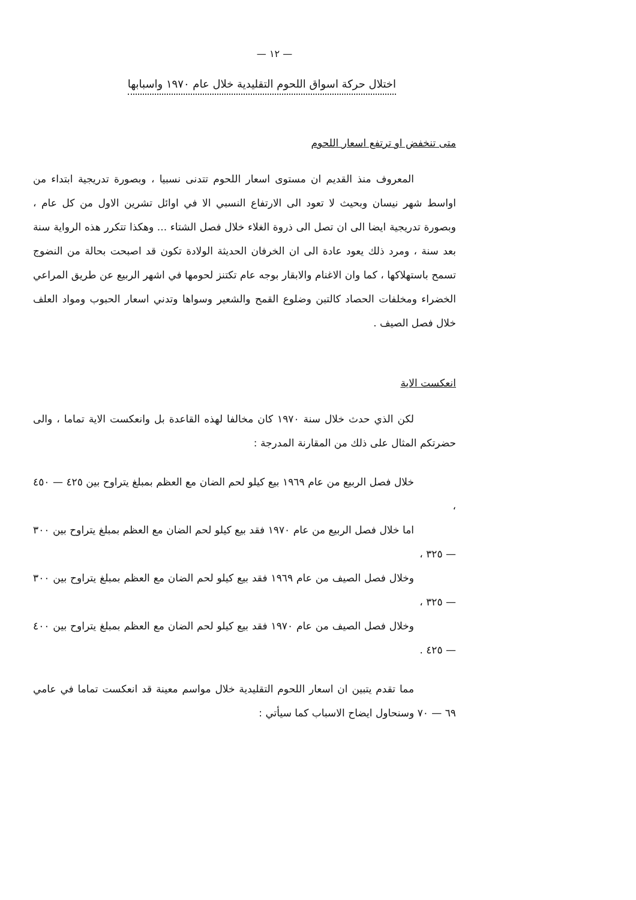— ١٢ —
اختلال حركة اسواق اللحوم التقليدية خلال عام ١٩٧٠ واسبابها
متى تنخفض او ترتفع اسعار اللحوم
المعروف منذ القديم ان مستوى اسعار اللحوم تتدنى نسبيا ، وبصورة تدريجية ابتداء من اواسط شهر نيسان وبحيث لا تعود الى الارتفاع النسبي الا في اوائل تشرين الاول من كل عام ، وبصورة تدريجية ايضا الى ان تصل الى ذروة الغلاء خلال فصل الشتاء ... وهكذا تتكرر هذه الرواية سنة بعد سنة ، ومرد ذلك يعود عادة الى ان الخرفان الحديثة الولادة تكون قد اصبحت بحالة من النضوج تسمح باستهلاكها ، كما وان الاغنام والابقار بوجه عام تكتنز لحومها في اشهر الربيع عن طريق المراعي الخضراء ومخلفات الحصاد كالتبن وضلوع القمح والشعير وسواها وتدني اسعار الحبوب ومواد العلف خلال فصل الصيف .
انعكست الاية
لكن الذي حدث خلال سنة ١٩٧٠ كان مخالفا لهذه القاعدة بل وانعكست الاية تماما ، والى حضرتكم المثال على ذلك من المقارنة المدرجة :
خلال فصل الربيع من عام ١٩٦٩ بيع كيلو لحم الضان مع العظم بمبلغ يتراوح بين ٤٢٥ — ٤٥٠ ،
اما خلال فصل الربيع من عام ١٩٧٠ فقد بيع كيلو لحم الضان مع العظم بمبلغ يتراوح بين ٣٠٠ — ٣٢٥ ،
وخلال فصل الصيف من عام ١٩٦٩ فقد بيع كيلو لحم الضان مع العظم بمبلغ يتراوح بين ٣٠٠ — ٣٢٥ ،
وخلال فصل الصيف من عام ١٩٧٠ فقد بيع كيلو لحم الضان مع العظم بمبلغ يتراوح بين ٤٠٠ — ٤٢٥ .
مما تقدم يتبين ان اسعار اللحوم التقليدية خلال مواسم معينة قد انعكست تماما في عامي ٦٩ — ٧٠ وسنحاول ايضاح الاسباب كما سيأتي :